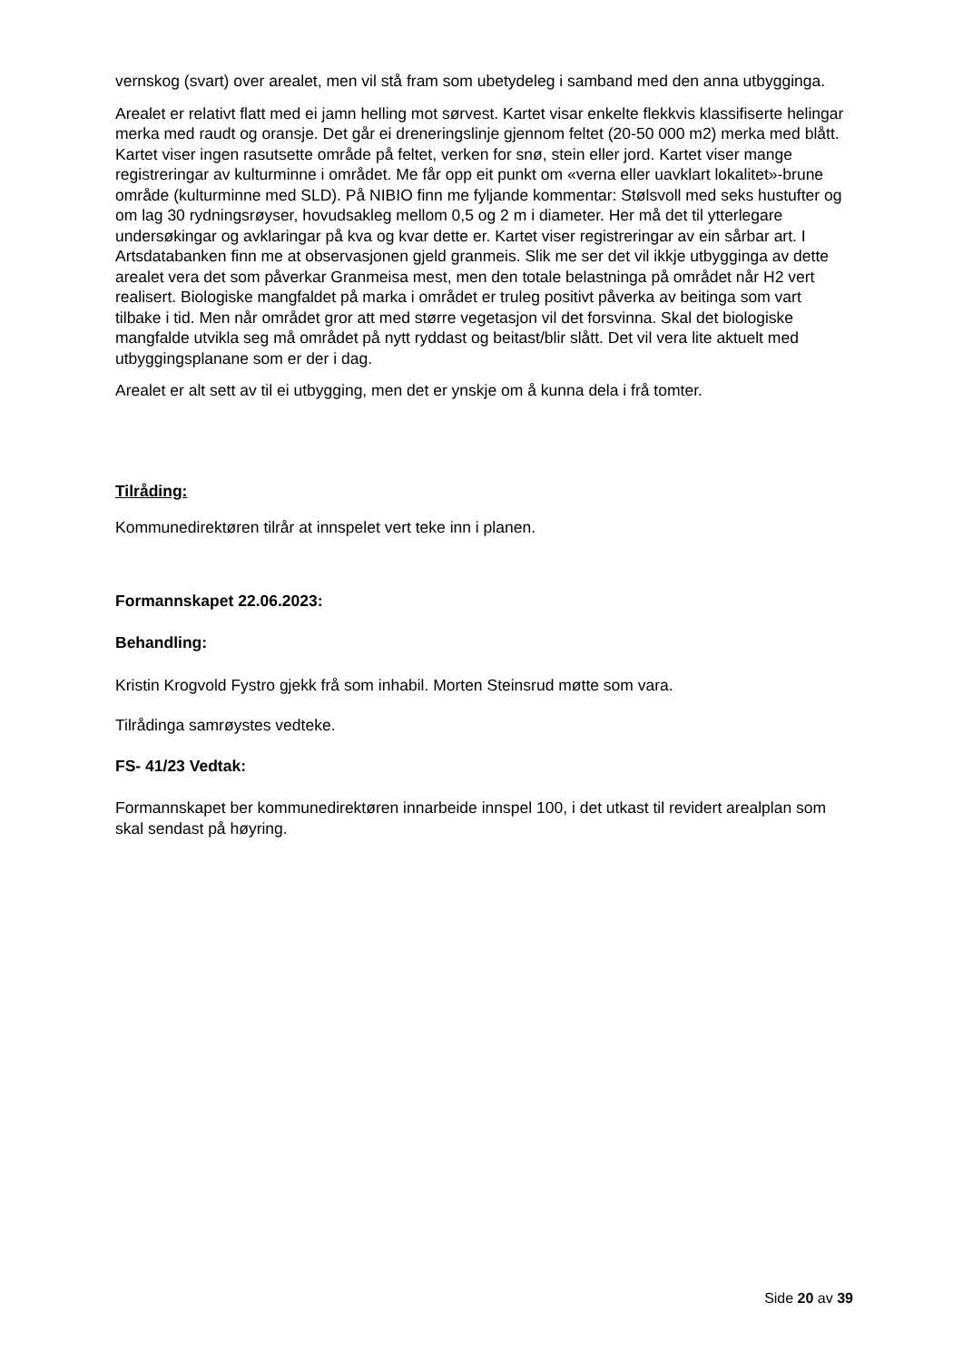vernskog (svart) over arealet, men vil stå fram som ubetydeleg i samband med den anna utbygginga.
Arealet er relativt flatt med ei jamn helling mot sørvest. Kartet visar enkelte flekkvis klassifiserte helingar merka med raudt og oransje. Det går ei dreneringslinje gjennom feltet (20-50 000 m2) merka med blått. Kartet viser ingen rasutsette område på feltet, verken for snø, stein eller jord. Kartet viser mange registreringar av kulturminne i området. Me får opp eit punkt om «verna eller uavklart lokalitet»-brune område (kulturminne med SLD). På NIBIO finn me fyljande kommentar: Stølsvoll med seks hustufter og om lag 30 rydningsrøyser, hovudsakleg mellom 0,5 og 2 m i diameter. Her må det til ytterlegare undersøkingar og avklaringar på kva og kvar dette er. Kartet viser registreringar av ein sårbar art. I Artsdatabanken finn me at observasjonen gjeld granmeis. Slik me ser det vil ikkje utbygginga av dette arealet vera det som påverkar Granmeisa mest, men den totale belastninga på området når H2 vert realisert. Biologiske mangfaldet på marka i området er truleg positivt påverka av beitinga som vart tilbake i tid. Men når området gror att med større vegetasjon vil det forsvinna. Skal det biologiske mangfalde utvikla seg må området på nytt ryddast og beitast/blir slått. Det vil vera lite aktuelt med utbyggingsplanane som er der i dag.
Arealet er alt sett av til ei utbygging, men det er ynskje om å kunna dela i frå tomter.
Tilråding:
Kommunedirektøren tilrår at innspelet vert teke inn i planen.
Formannskapet 22.06.2023:
Behandling:
Kristin Krogvold Fystro gjekk frå som inhabil. Morten Steinsrud møtte som vara.
Tilrådinga samrøystes vedteke.
FS- 41/23 Vedtak:
Formannskapet ber kommunedirektøren innarbeide innspel 100, i det utkast til revidert arealplan som skal sendast på høyring.
Side 20 av 39